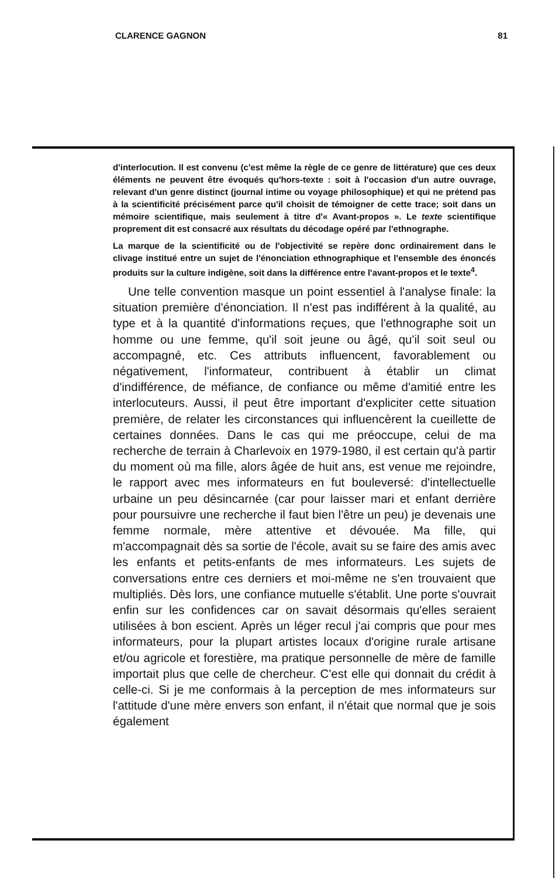CLARENCE GAGNON 81
d'interlocution. Il est convenu (c'est même la règle de ce genre de littérature) que ces deux éléments ne peuvent être évoqués qu'hors-texte : soit à l'occasion d'un autre ouvrage, relevant d'un genre distinct (journal intime ou voyage philosophique) et qui ne prétend pas à la scientificité précisément parce qu'il choisit de témoigner de cette trace; soit dans un mémoire scientifique, mais seulement à titre d'« Avant-propos ». Le texte scientifique proprement dit est consacré aux résultats du décodage opéré par l'ethnographe.
La marque de la scientificité ou de l'objectivité se repère donc ordinairement dans le clivage institué entre un sujet de l'énonciation ethnographique et l'ensemble des énoncés produits sur la culture indigène, soit dans la différence entre l'avant-propos et le texte<sup>4</sup>.
Une telle convention masque un point essentiel à l'analyse finale: la situation première d'énonciation. Il n'est pas indifférent à la qualité, au type et à la quantité d'informations reçues, que l'ethnographe soit un homme ou une femme, qu'il soit jeune ou âgé, qu'il soit seul ou accompagné, etc. Ces attributs influencent, favorablement ou négativement, l'informateur, contribuent à établir un climat d'indifférence, de méfiance, de confiance ou même d'amitié entre les interlocuteurs. Aussi, il peut être important d'expliciter cette situation première, de relater les circonstances qui influencèrent la cueillette de certaines données. Dans le cas qui me préoccupe, celui de ma recherche de terrain à Charlevoix en 1979-1980, il est certain qu'à partir du moment où ma fille, alors âgée de huit ans, est venue me rejoindre, le rapport avec mes informateurs en fut bouleversé: d'intellectuelle urbaine un peu désincarnée (car pour laisser mari et enfant derrière pour poursuivre une recherche il faut bien l'être un peu) je devenais une femme normale, mère attentive et dévouée. Ma fille, qui m'accompagnait dès sa sortie de l'école, avait su se faire des amis avec les enfants et petits-enfants de mes informateurs. Les sujets de conversations entre ces derniers et moi-même ne s'en trouvaient que multipliés. Dès lors, une confiance mutuelle s'établit. Une porte s'ouvrait enfin sur les confidences car on savait désormais qu'elles seraient utilisées à bon escient. Après un léger recul j'ai compris que pour mes informateurs, pour la plupart artistes locaux d'origine rurale artisane et/ou agricole et forestière, ma pratique personnelle de mère de famille importait plus que celle de chercheur. C'est elle qui donnait du crédit à celle-ci. Si je me conformais à la perception de mes informateurs sur l'attitude d'une mère envers son enfant, il n'était que normal que je sois également